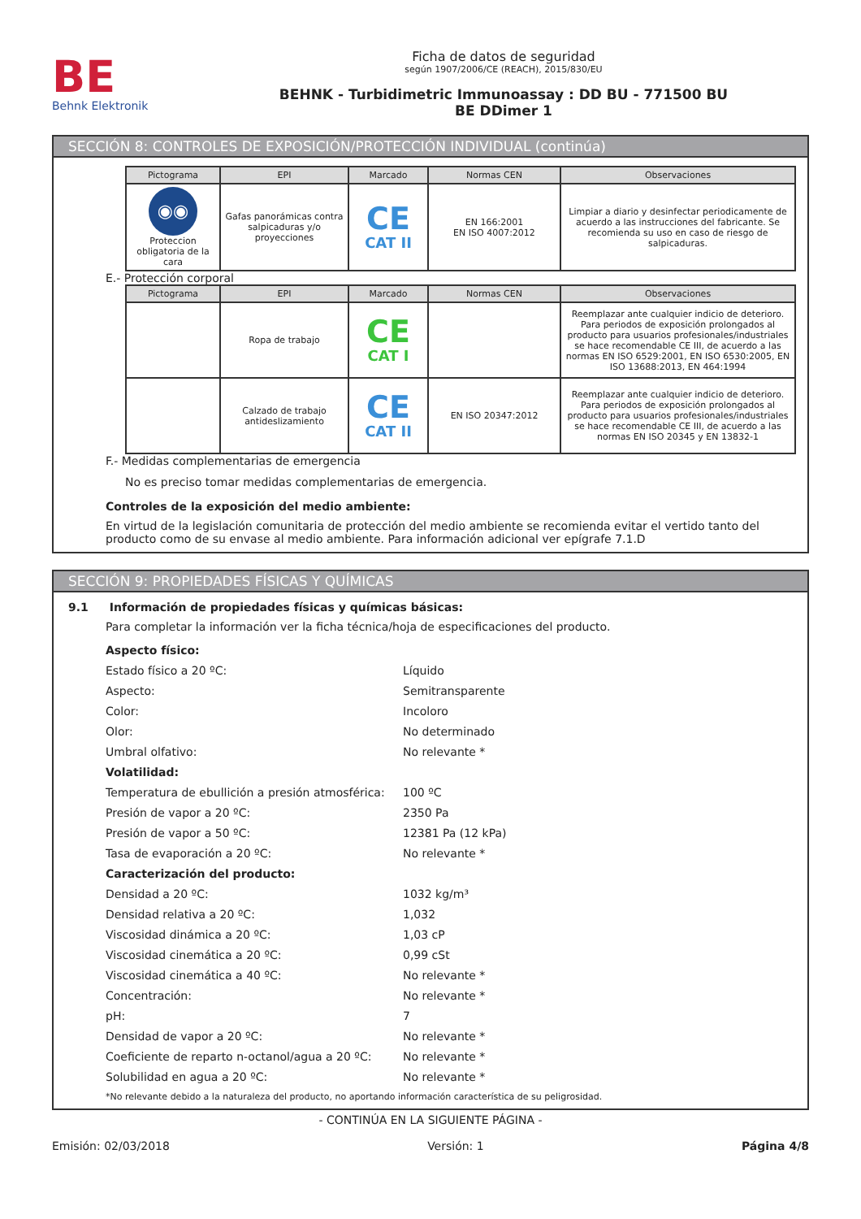BE
Behnk Elektronik
Ficha de datos de seguridad
según 1907/2006/CE (REACH), 2015/830/EU
BEHNK - Turbidimetric Immunoassay : DD BU - 771500 BU
BE DDimer 1
SECCIÓN 8: CONTROLES DE EXPOSICIÓN/PROTECCIÓN INDIVIDUAL (continúa)
| Pictograma | EPI | Marcado | Normas CEN | Observaciones |
| --- | --- | --- | --- | --- |
| ◉◉ Proteccion obligatoria de la cara | Gafas panorámicas contra salpicaduras y/o proyecciones | CE CAT II | EN 166:2001 EN ISO 4007:2012 | Limpiar a diario y desinfectar periodicamente de acuerdo a las instrucciones del fabricante. Se recomienda su uso en caso de riesgo de salpicaduras. |
E.- Protección corporal
| Pictograma | EPI | Marcado | Normas CEN | Observaciones |
| --- | --- | --- | --- | --- |
| | Ropa de trabajo | CE CAT I | | Reemplazar ante cualquier indicio de deterioro. Para periodos de exposición prolongados al producto para usuarios profesionales/industriales se hace recomendable CE III, de acuerdo a las normas EN ISO 6529:2001, EN ISO 6530:2005, EN ISO 13688:2013, EN 464:1994 |
| | Calzado de trabajo antideslizamiento | CE CAT II | EN ISO 20347:2012 | Reemplazar ante cualquier indicio de deterioro. Para periodos de exposición prolongados al producto para usuarios profesionales/industriales se hace recomendable CE III, de acuerdo a las normas EN ISO 20345 y EN 13832-1 |
F.- Medidas complementarias de emergencia
No es preciso tomar medidas complementarias de emergencia.
Controles de la exposición del medio ambiente:
En virtud de la legislación comunitaria de protección del medio ambiente se recomienda evitar el vertido tanto del producto como de su envase al medio ambiente. Para información adicional ver epígrafe 7.1.D
SECCIÓN 9: PROPIEDADES FÍSICAS Y QUÍMICAS
9.1 Información de propiedades físicas y químicas básicas:
Para completar la información ver la ficha técnica/hoja de especificaciones del producto.
| Aspecto físico: | |
| Estado físico a 20 ºC: | Líquido |
| Aspecto: | Semitransparente |
| Color: | Incoloro |
| Olor: | No determinado |
| Umbral olfativo: | No relevante * |
| Volatilidad: | |
| Temperatura de ebullición a presión atmosférica: | 100 ºC |
| Presión de vapor a 20 ºC: | 2350 Pa |
| Presión de vapor a 50 ºC: | 12381 Pa (12 kPa) |
| Tasa de evaporación a 20 ºC: | No relevante * |
| Caracterización del producto: | |
| Densidad a 20 ºC: | 1032 kg/m³ |
| Densidad relativa a 20 ºC: | 1,032 |
| Viscosidad dinámica a 20 ºC: | 1,03 cP |
| Viscosidad cinemática a 20 ºC: | 0,99 cSt |
| Viscosidad cinemática a 40 ºC: | No relevante * |
| Concentración: | No relevante * |
| pH: | 7 |
| Densidad de vapor a 20 ºC: | No relevante * |
| Coeficiente de reparto n-octanol/agua a 20 ºC: | No relevante * |
| Solubilidad en agua a 20 ºC: | No relevante * |
*No relevante debido a la naturaleza del producto, no aportando información característica de su peligrosidad.
- CONTINÚA EN LA SIGUIENTE PÁGINA -
Emisión: 02/03/2018 Versión: 1 Página 4/8